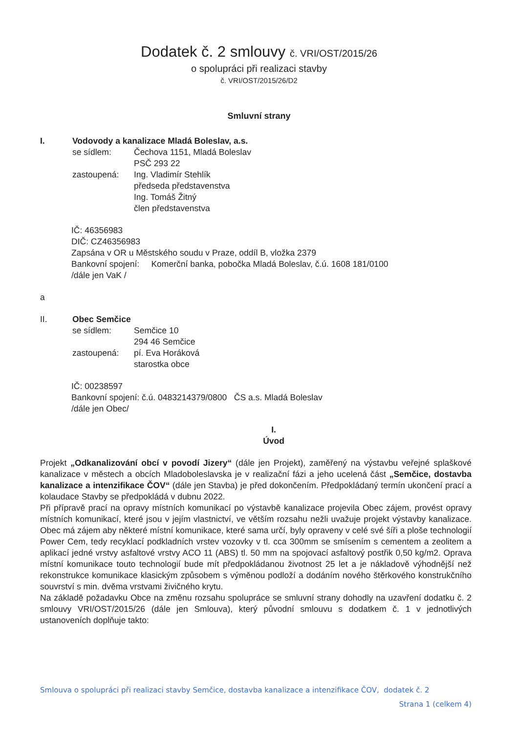Dodatek č. 2 smlouvy č. VRI/OST/2015/26
o spolupráci při realizaci stavby
č. VRI/OST/2015/26/D2
Smluvní strany
I. Vodovody a kanalizace Mladá Boleslav, a.s.
se sídlem: Čechova 1151, Mladá Boleslav
PSČ 293 22
zastoupená: Ing. Vladimír Stehlík
předseda představenstva
Ing. Tomáš Žitný
člen představenstva
IČ: 46356983
DIČ: CZ46356983
Zapsána v OR u Městského soudu v Praze, oddíl B, vložka 2379
Bankovní spojení: Komerční banka, pobočka Mladá Boleslav, č.ú. 1608 181/0100
/dále jen VaK /
a
II. Obec Semčice
se sídlem: Semčice 10
294 46 Semčice
zastoupená: pí. Eva Horáková
starostka obce
IČ: 00238597
Bankovní spojení: č.ú. 0483214379/0800 ČS a.s. Mladá Boleslav
/dále jen Obec/
I.
Úvod
Projekt „Odkanalizování obcí v povodí Jizery“ (dále jen Projekt), zaměřený na výstavbu veřejné splaškové kanalizace v městech a obcích Mladoboleslavska je v realizační fázi a jeho ucelená část „Semčice, dostavba kanalizace a intenzifikace ČOV“ (dále jen Stavba) je před dokončením. Předpokládaný termín ukončení prací a kolaudace Stavby se předpokládá v dubnu 2022.
Při přípravě prací na opravy místních komunikací po výstavbě kanalizace projevila Obec zájem, provést opravy místních komunikací, které jsou v jejím vlastnictví, ve větším rozsahu nežli uvažuje projekt výstavby kanalizace. Obec má zájem aby některé místní komunikace, které sama určí, byly opraveny v celé své šíři a ploše technologií Power Cem, tedy recyklací podkladních vrstev vozovky v tl. cca 300mm se smísením s cementem a zeolitem a aplikací jedné vrstvy asfaltové vrstvy ACO 11 (ABS) tl. 50 mm na spojovací asfaltový postřik 0,50 kg/m2. Oprava místní komunikace touto technologií bude mít předpokládanou životnost 25 let a je nákladově výhodnější než rekonstrukce komunikace klasickým způsobem s výměnou podloží a dodáním nového štěrkového konstrukčního souvrství s min. dvěma vrstvami živičného krytu.
Na základě požadavku Obce na změnu rozsahu spolupráce se smluvní strany dohodly na uzavření dodatku č. 2 smlouvy VRI/OST/2015/26 (dále jen Smlouva), který původní smlouvu s dodatkem č. 1 v jednotlivých ustanoveních doplňuje takto:
Smlouva o spolupráci při realizaci stavby Semčice, dostavba kanalizace a intenzifikace ČOV, dodatek č. 2
Strana 1 (celkem 4)